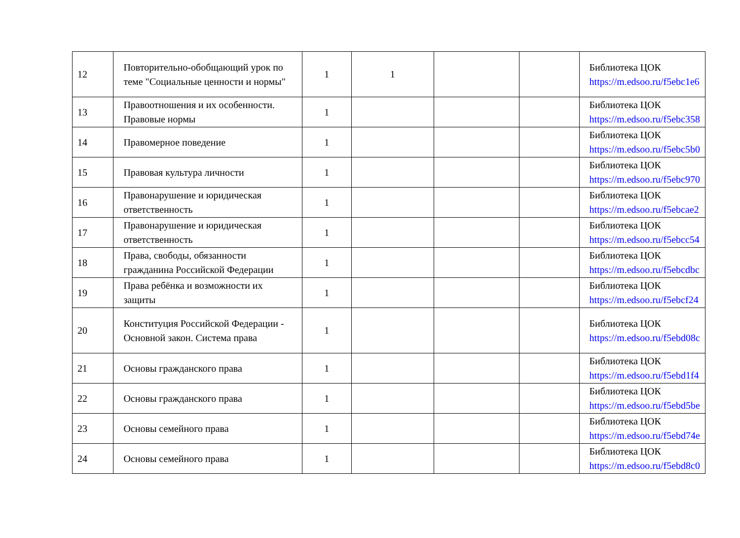| 12 | Повторительно-обобщающий урок по теме "Социальные ценности и нормы" | 1 | 1 | | | Библиотека ЦОК https://m.edsoo.ru/f5ebc1e6 |
| 13 | Правоотношения и их особенности. Правовые нормы | 1 | | | | Библиотека ЦОК https://m.edsoo.ru/f5ebc358 |
| 14 | Правомерное поведение | 1 | | | | Библиотека ЦОК https://m.edsoo.ru/f5ebc5b0 |
| 15 | Правовая культура личности | 1 | | | | Библиотека ЦОК https://m.edsoo.ru/f5ebc970 |
| 16 | Правонарушение и юридическая ответственность | 1 | | | | Библиотека ЦОК https://m.edsoo.ru/f5ebcae2 |
| 17 | Правонарушение и юридическая ответственность | 1 | | | | Библиотека ЦОК https://m.edsoo.ru/f5ebcc54 |
| 18 | Права, свободы, обязанности гражданина Российской Федерации | 1 | | | | Библиотека ЦОК https://m.edsoo.ru/f5ebcdbc |
| 19 | Права ребёнка и возможности их защиты | 1 | | | | Библиотека ЦОК https://m.edsoo.ru/f5ebcf24 |
| 20 | Конституция Российской Федерации - Основной закон. Система права | 1 | | | | Библиотека ЦОК https://m.edsoo.ru/f5ebd08c |
| 21 | Основы гражданского права | 1 | | | | Библиотека ЦОК https://m.edsoo.ru/f5ebd1f4 |
| 22 | Основы гражданского права | 1 | | | | Библиотека ЦОК https://m.edsoo.ru/f5ebd5be |
| 23 | Основы семейного права | 1 | | | | Библиотека ЦОК https://m.edsoo.ru/f5ebd74e |
| 24 | Основы семейного права | 1 | | | | Библиотека ЦОК https://m.edsoo.ru/f5ebd8c0 |